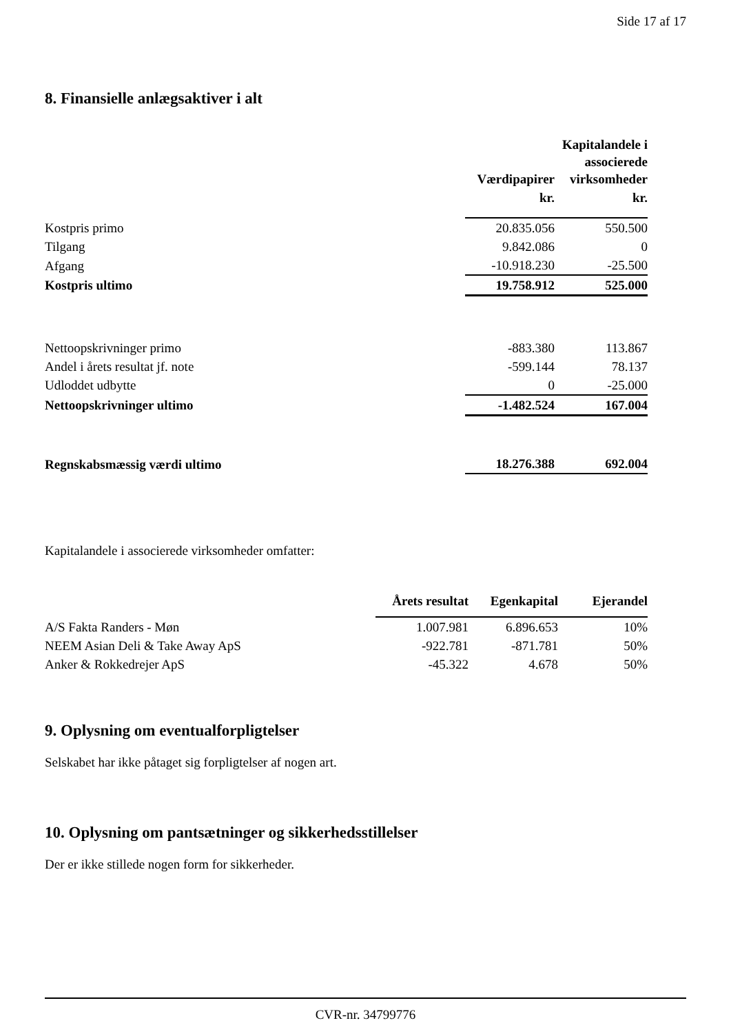Side 17 af 17
8. Finansielle anlægsaktiver i alt
| | Værdipapirer | Kapitalandele i associerede virksomheder |
| --- | --- | --- |
| | kr. | kr. |
| Kostpris primo | 20.835.056 | 550.500 |
| Tilgang | 9.842.086 | 0 |
| Afgang | -10.918.230 | -25.500 |
| Kostpris ultimo | 19.758.912 | 525.000 |
| Nettoopskrivninger primo | -883.380 | 113.867 |
| Andel i årets resultat jf. note | -599.144 | 78.137 |
| Udloddet udbytte | 0 | -25.000 |
| Nettoopskrivninger ultimo | -1.482.524 | 167.004 |
| Regnskabsmæssig værdi ultimo | 18.276.388 | 692.004 |
Kapitalandele i associerede virksomheder omfatter:
| | Årets resultat | Egenkapital | Ejerandel |
| --- | --- | --- | --- |
| A/S Fakta Randers - Møn | 1.007.981 | 6.896.653 | 10% |
| NEEM Asian Deli & Take Away ApS | -922.781 | -871.781 | 50% |
| Anker & Rokkedrejer ApS | -45.322 | 4.678 | 50% |
9. Oplysning om eventualforpligtelser
Selskabet har ikke påtaget sig forpligtelser af nogen art.
10. Oplysning om pantsætninger og sikkerhedsstillelser
Der er ikke stillede nogen form for sikkerheder.
CVR-nr. 34799776